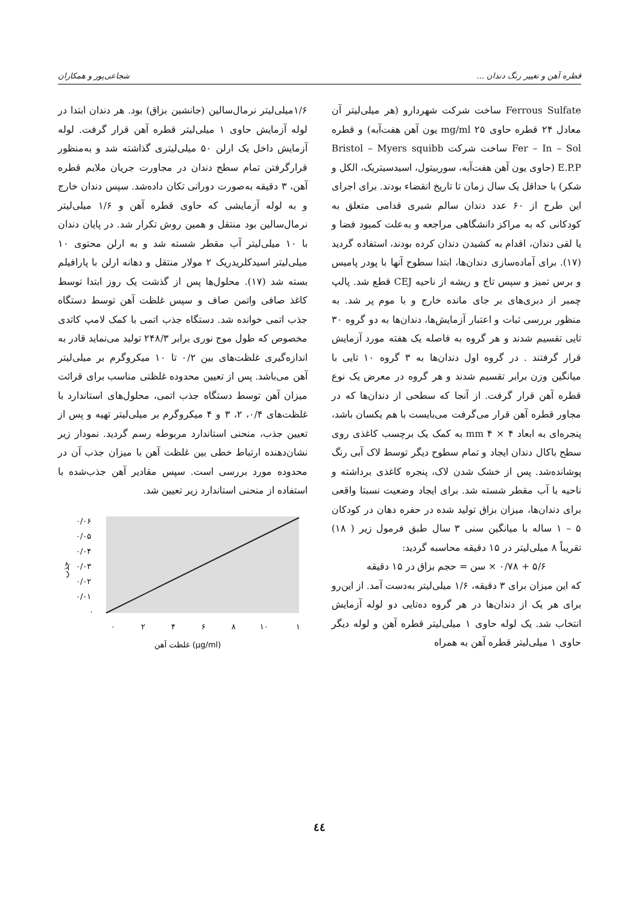قطره آهن و تغییر رنگ دندان ... شجاعی‌پور و همکاران
Ferrous Sulfate ساخت شرکت شهردارو (هر میلی‌لیتر آن معادل ۲۴ قطره حاوی ۲۵ mg/ml یون آهن هفت‌آبه) و قطره Fer – In – Sol ساخت شرکت Bristol – Myers squibb E.P.P (حاوی یون آهن هفت‌آبه، سوربیتول، اسیدسیتریک، الکل و شکر) با حداقل یک سال زمان تا تاریخ انقضاء بودند. برای اجرای این طرح از ۶۰ عدد دندان سالم شیری قدامی متعلق به کودکانی که به مراکز دانشگاهی مراجعه و به‌علت کمبود فضا و یا لقی دندان، اقدام به کشیدن دندان کرده بودند، استفاده گردید (۱۷). برای آماده‌سازی دندان‌ها، ابتدا سطوح آنها با پودر پامیس و برس تمیز و سپس تاج و ریشه از ناحیه CEJ قطع شد. پالپ چمبر از دبری‌های بر جای مانده خارج و با موم پر شد. به منظور بررسی ثبات و اعتبار آزمایش‌ها، دندان‌ها به دو گروه ۳۰ تایی تقسیم شدند و هر گروه به فاصله یک هفته مورد آزمایش قرار گرفتند . در گروه اول دندان‌ها به ۳ گروه ۱۰ تایی با میانگین وزن برابر تقسیم شدند و هر گروه در معرض یک نوع قطره آهن قرار گرفت. از آنجا که سطحی از دندان‌ها که در مجاور قطره آهن قرار می‌گرفت می‌بایست با هم یکسان باشد، پنجره‌ای به ابعاد ۴ × ۴ mm به کمک یک برچسب کاغذی روی سطح باکال دندان ایجاد و تمام سطوح دیگر توسط لاک آبی رنگ پوشانده‌شد. پس از خشک شدن لاک، پنجره کاغذی برداشته و ناحیه با آب مقطر شسته شد. برای ایجاد وضعیت نسبتا واقعی برای دندان‌ها، میزان بزاق تولید شده در حفره دهان در کودکان ۵ – ۱ ساله با میانگین سنی ۳ سال طبق فرمول زیر ( ۱۸) تقریباً ۸ میلی‌لیتر در ۱۵ دقیقه محاسبه گردید:
۵/۶ + ۰/۷۸ × سن = حجم بزاق در ۱۵ دقیقه
که این میزان برای ۳ دقیقه، ۱/۶ میلی‌لیتر به‌دست آمد. از این‌رو برای هر یک از دندان‌ها در هر گروه ده‌تایی دو لوله آزمایش انتخاب شد. یک لوله حاوی ۱ میلی‌لیتر قطره آهن و لوله دیگر حاوی ۱ میلی‌لیتر قطره آهن به همراه
۱/۶میلی‌لیتر نرمال‌سالین (جانشین بزاق) بود. هر دندان ابتدا در لوله آزمایش حاوی ۱ میلی‌لیتر قطره آهن قرار گرفت. لوله آزمایش داخل یک ارلن ۵۰ میلی‌لیتری گذاشته شد و به‌منظور قرارگرفتن تمام سطح دندان در مجاورت جریان ملایم قطره آهن، ۳ دقیقه به‌صورت دورانی تکان داده‌شد. سپس دندان خارج و به لوله آزمایشی که حاوی قطره آهن و ۱/۶ میلی‌لیتر نرمال‌سالین بود منتقل و همین روش تکرار شد. در پایان دندان با ۱۰ میلی‌لیتر آب مقطر شسته شد و به ارلن محتوی ۱۰ میلی‌لیتر اسیدکلریدریک ۲ مولار منتقل و دهانه ارلن با پارافیلم بسته شد (۱۷). محلول‌ها پس از گذشت یک روز ابتدا توسط کاغذ صافی واتمن صاف و سپس غلظت آهن توسط دستگاه جذب اتمی خوانده شد. دستگاه جذب اتمی با کمک لامپ کاتدی مخصوص که طول موج نوری برابر ۲۴۸/۳ تولید می‌نماید قادر به اندازه‌گیری غلظت‌های بین ۰/۲ تا ۱۰ میکروگرم بر میلی‌لیتر آهن می‌باشد. پس از تعیین محدوده غلظتی مناسب برای قرائت میزان آهن توسط دستگاه جذب اتمی، محلول‌های استاندارد با غلظت‌های ۰/۴، ۲، ۳ و ۴ میکروگرم بر میلی‌لیتر تهیه و پس از تعیین جذب، منحنی استاندارد مربوطه رسم گردید. نمودار زیر نشان‌دهنده ارتباط خطی بین غلظت آهن با میزان جذب آن در محدوده مورد بررسی است. سپس مقادیر آهن جذب‌شده با استفاده از منحنی استاندارد زیر تعیین شد.
جذب
۰/۰۶
۰/۰۵
۰/۰۴
۰/۰۳
۰/۰۲
۰/۰۱
۰
۰
۲
۴
۶
۸
۱۰
۱
غلظت آهن (µg/ml)
٤٤